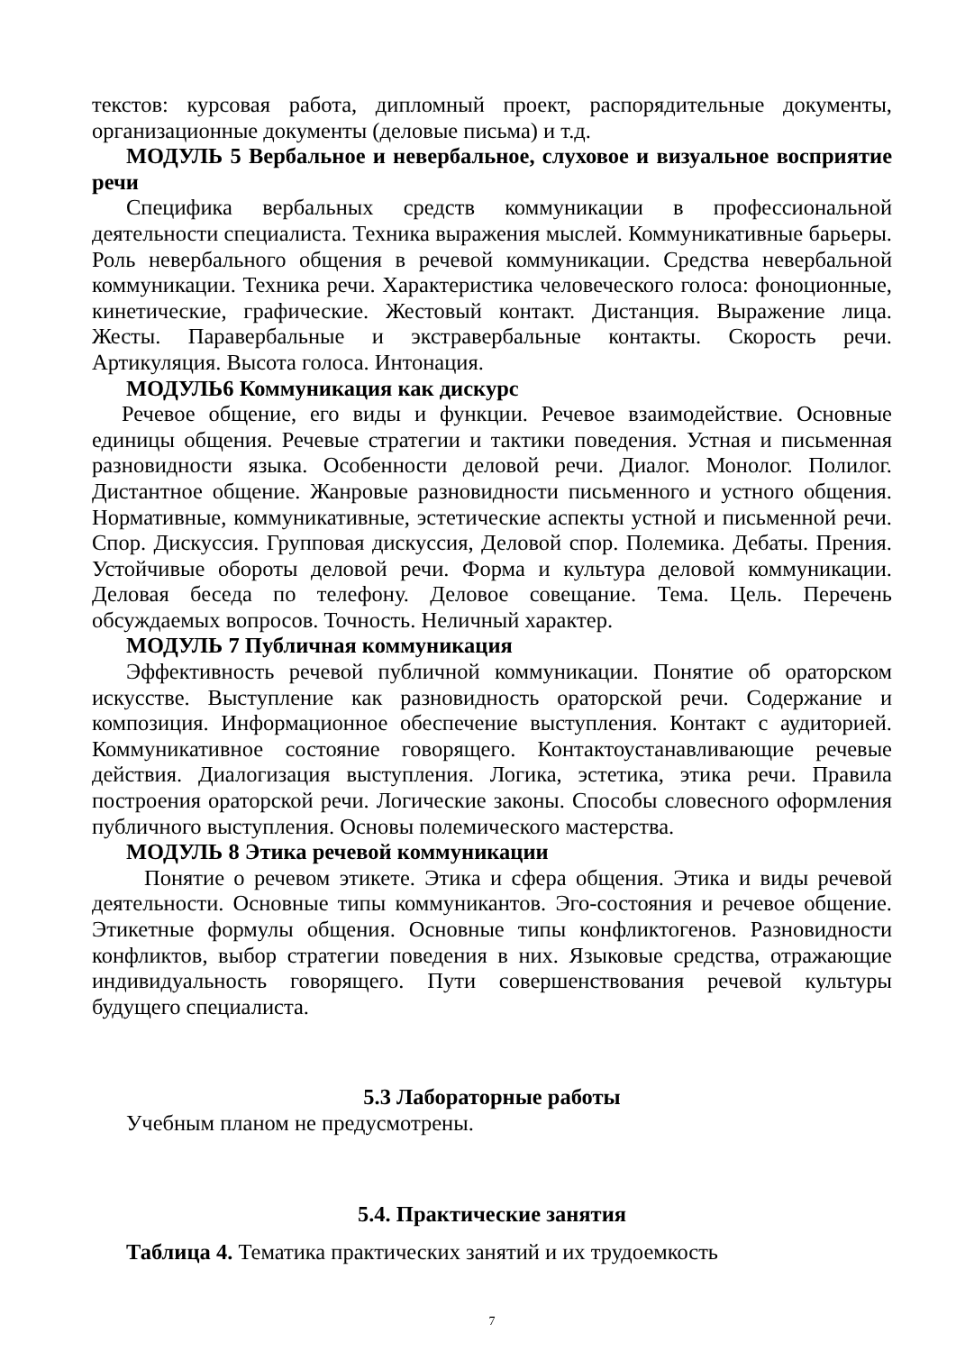текстов: курсовая работа, дипломный проект, распорядительные документы, организационные документы (деловые письма) и т.д.
МОДУЛЬ 5 Вербальное и невербальное, слуховое и визуальное восприятие речи
Специфика вербальных средств коммуникации в профессиональной деятельности специалиста. Техника выражения мыслей. Коммуникативные барьеры. Роль невербального общения в речевой коммуникации. Средства невербальной коммуникации. Техника речи. Характеристика человеческого голоса: фоноционные, кинетические, графические. Жестовый контакт. Дистанция. Выражение лица. Жесты. Паравербальные и экстравербальные контакты. Скорость речи. Артикуляция. Высота голоса. Интонация.
МОДУЛЬ6 Коммуникация как дискурс
Речевое общение, его виды и функции. Речевое взаимодействие. Основные единицы общения. Речевые стратегии и тактики поведения. Устная и письменная разновидности языка. Особенности деловой речи. Диалог. Монолог. Полилог. Дистантное общение. Жанровые разновидности письменного и устного общения. Нормативные, коммуникативные, эстетические аспекты устной и письменной речи. Спор. Дискуссия. Групповая дискуссия, Деловой спор. Полемика. Дебаты. Прения. Устойчивые обороты деловой речи. Форма и культура деловой коммуникации. Деловая беседа по телефону. Деловое совещание. Тема. Цель. Перечень обсуждаемых вопросов. Точность. Неличный характер.
МОДУЛЬ 7 Публичная коммуникация
Эффективность речевой публичной коммуникации. Понятие об ораторском искусстве. Выступление как разновидность ораторской речи. Содержание и композиция. Информационное обеспечение выступления. Контакт с аудиторией. Коммуникативное состояние говорящего. Контактоустанавливающие речевые действия. Диалогизация выступления. Логика, эстетика, этика речи. Правила построения ораторской речи. Логические законы. Способы словесного оформления публичного выступления. Основы полемического мастерства.
МОДУЛЬ 8 Этика речевой коммуникации
Понятие о речевом этикете. Этика и сфера общения. Этика и виды речевой деятельности. Основные типы коммуникантов. Эго-состояния и речевое общение. Этикетные формулы общения. Основные типы конфликтогенов. Разновидности конфликтов, выбор стратегии поведения в них. Языковые средства, отражающие индивидуальность говорящего. Пути совершенствования речевой культуры будущего специалиста.
5.3 Лабораторные работы
Учебным планом не предусмотрены.
5.4. Практические занятия
Таблица 4. Тематика практических занятий и их трудоемкость
7